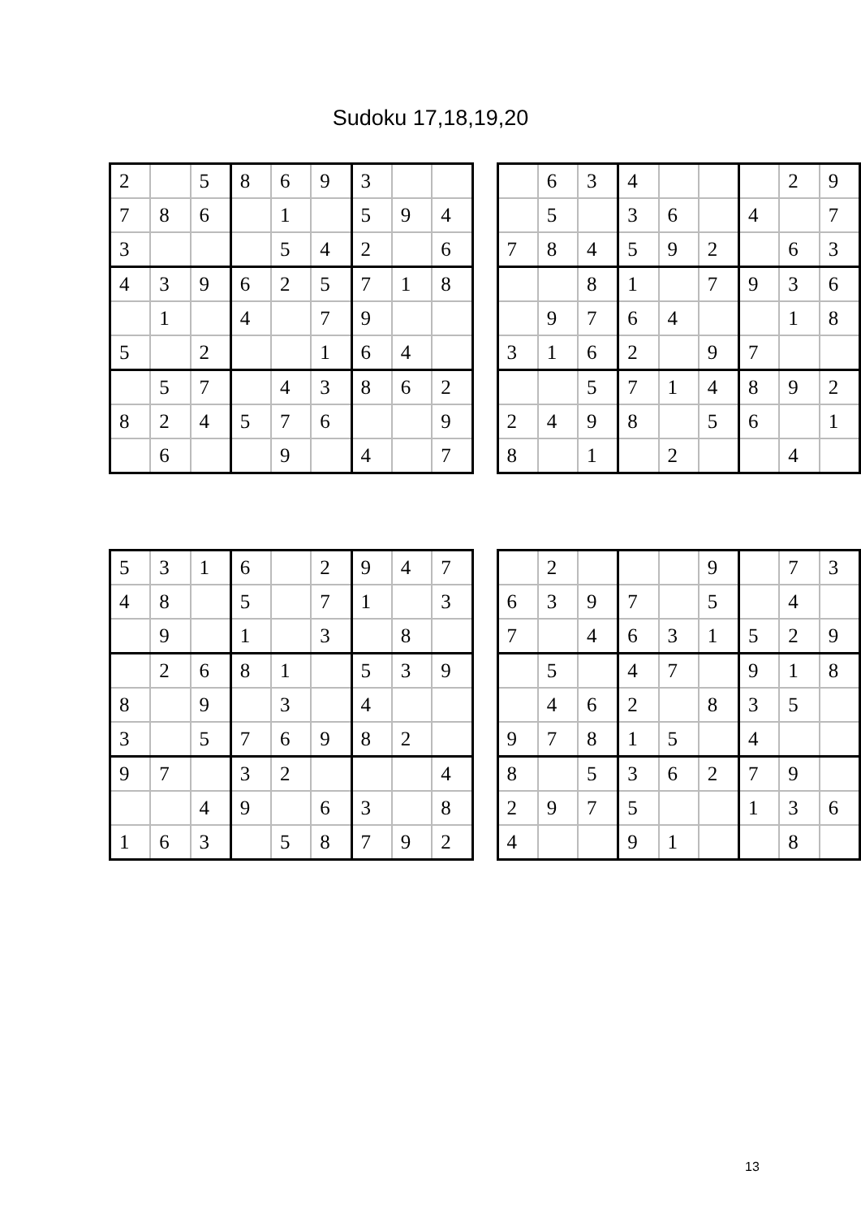Sudoku 17,18,19,20
| 2 | | 5 | 8 | 6 | 9 | 3 | | |
| 7 | 8 | 6 | | 1 | | 5 | 9 | 4 |
| 3 | | | | 5 | 4 | 2 | | 6 |
| 4 | 3 | 9 | 6 | 2 | 5 | 7 | 1 | 8 |
| | 1 | | 4 | | 7 | 9 | | |
| 5 | | 2 | | | 1 | 6 | 4 | |
| | 5 | 7 | | 4 | 3 | 8 | 6 | 2 |
| 8 | 2 | 4 | 5 | 7 | 6 | | | 9 |
| | 6 | | | 9 | | 4 | | 7 |
| | 6 | 3 | 4 | | | | 2 | 9 |
| | 5 | | 3 | 6 | | 4 | | 7 |
| 7 | 8 | 4 | 5 | 9 | 2 | | 6 | 3 |
| | | 8 | 1 | | 7 | 9 | 3 | 6 |
| | 9 | 7 | 6 | 4 | | | 1 | 8 |
| 3 | 1 | 6 | 2 | | 9 | 7 | | |
| | | 5 | 7 | 1 | 4 | 8 | 9 | 2 |
| 2 | 4 | 9 | 8 | | 5 | 6 | | 1 |
| 8 | | 1 | | 2 | | | 4 | |
| 5 | 3 | 1 | 6 | | 2 | 9 | 4 | 7 |
| 4 | 8 | | 5 | | 7 | 1 | | 3 |
| | 9 | | 1 | | 3 | | 8 | |
| | 2 | 6 | 8 | 1 | | 5 | 3 | 9 |
| 8 | | 9 | | 3 | | 4 | | |
| 3 | | 5 | 7 | 6 | 9 | 8 | 2 | |
| 9 | 7 | | 3 | 2 | | | | 4 |
| | | 4 | 9 | | 6 | 3 | | 8 |
| 1 | 6 | 3 | | 5 | 8 | 7 | 9 | 2 |
| | 2 | | | | 9 | | 7 | 3 |
| 6 | 3 | 9 | 7 | | 5 | | 4 | |
| 7 | | 4 | 6 | 3 | 1 | 5 | 2 | 9 |
| | 5 | | 4 | 7 | | 9 | 1 | 8 |
| | 4 | 6 | 2 | | 8 | 3 | 5 | |
| 9 | 7 | 8 | 1 | 5 | | 4 | | |
| 8 | | 5 | 3 | 6 | 2 | 7 | 9 | |
| 2 | 9 | 7 | 5 | | | 1 | 3 | 6 |
| 4 | | | 9 | 1 | | | 8 | |
13